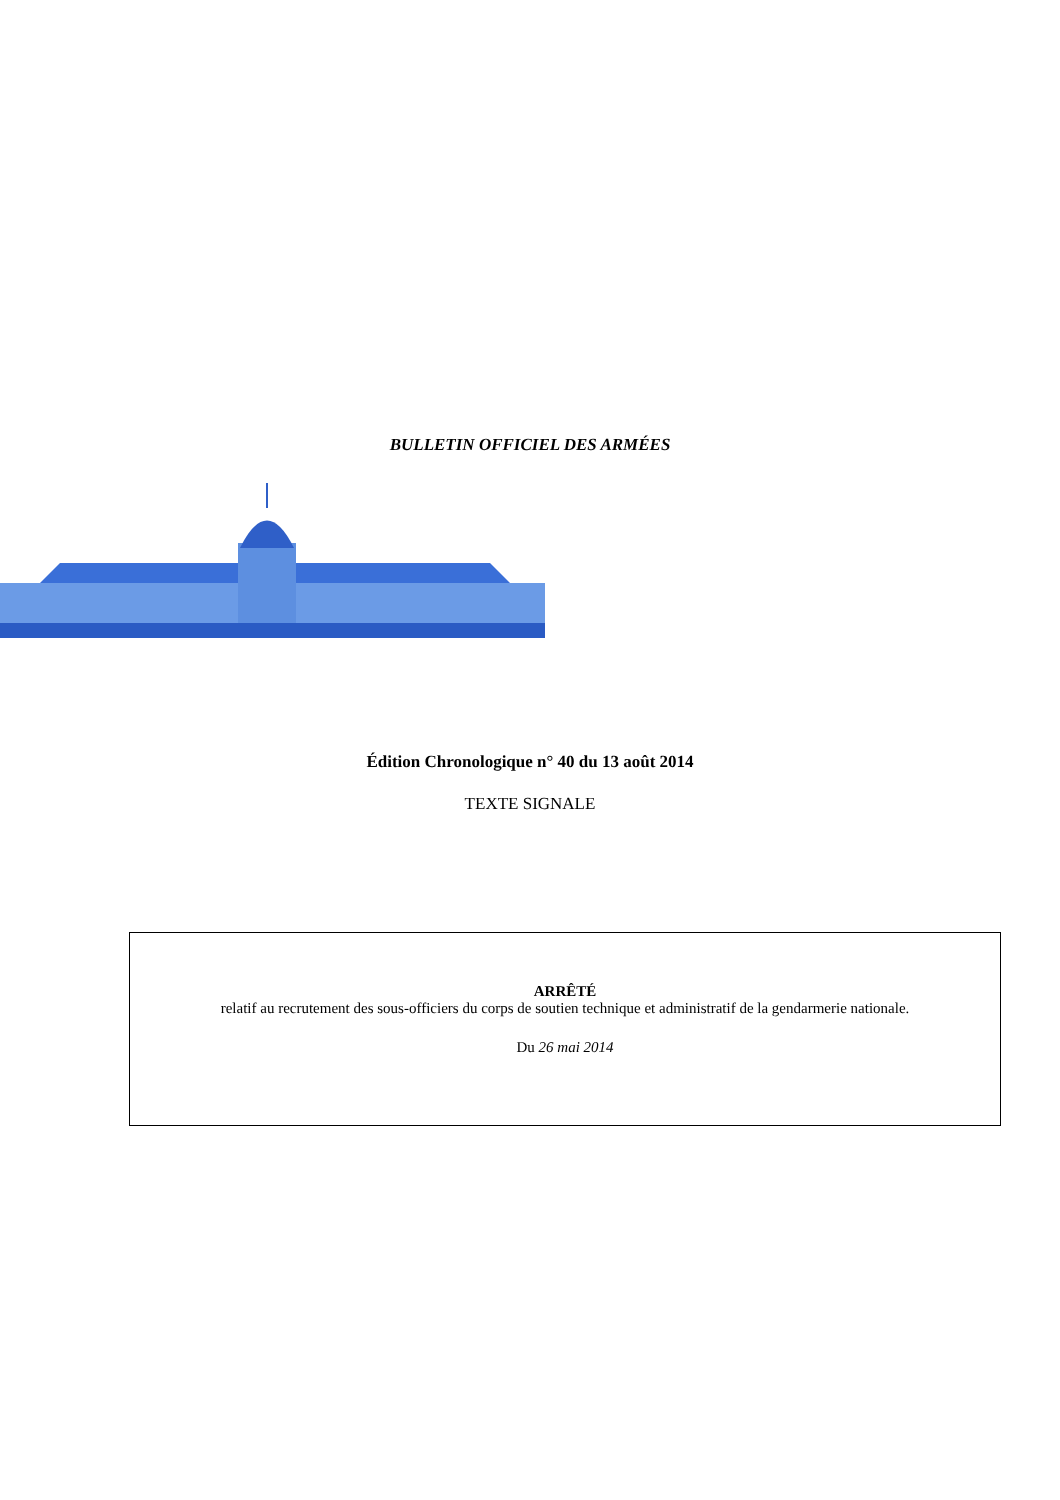BULLETIN OFFICIEL DES ARMÉES
Édition Chronologique n° 40 du 13 août 2014
TEXTE SIGNALE
ARRÊTÉ
relatif au recrutement des sous-officiers du corps de soutien technique et administratif de la gendarmerie nationale.
Du 26 mai 2014